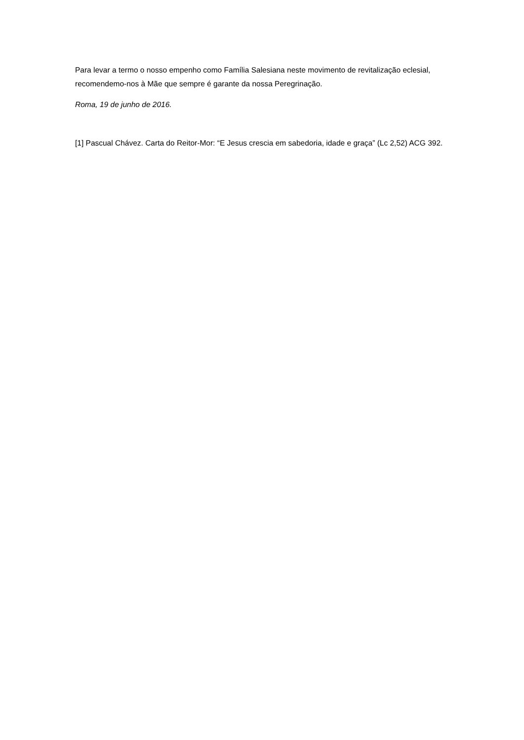Para levar a termo o nosso empenho como Família Salesiana neste movimento de revitalização eclesial, recomendemo-nos à Mãe que sempre é garante da nossa Peregrinação.
Roma, 19 de junho de 2016.
[1] Pascual Chávez. Carta do Reitor-Mor: “E Jesus crescia em sabedoria, idade e graça” (Lc 2,52) ACG 392.